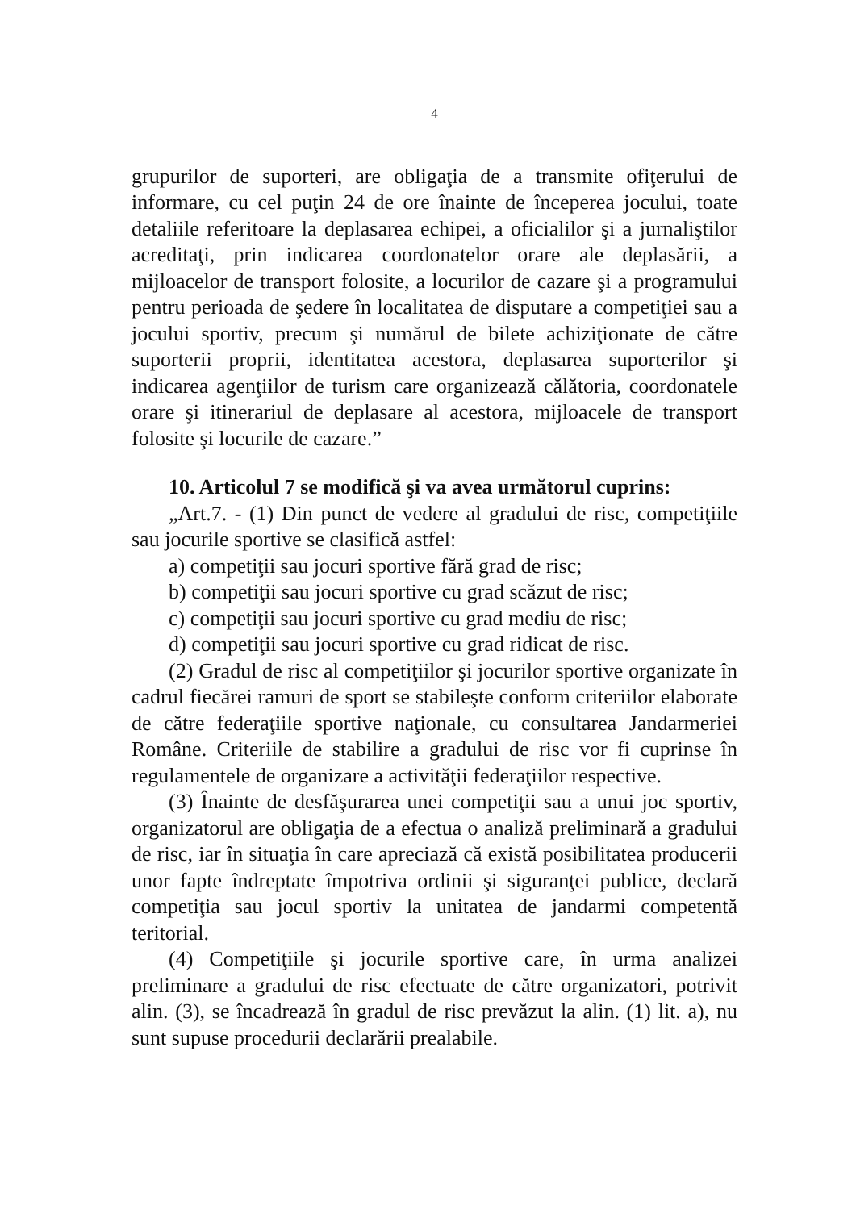4
grupurilor de suporteri, are obligaţia de a transmite ofiţerului de informare, cu cel puţin 24 de ore înainte de începerea jocului, toate detaliile referitoare la deplasarea echipei, a oficialilor şi a jurnaliştilor acreditaţi, prin indicarea coordonatelor orare ale deplasării, a mijloacelor de transport folosite, a locurilor de cazare şi a programului pentru perioada de şedere în localitatea de disputare a competiţiei sau a jocului sportiv, precum şi numărul de bilete achiziţionate de către suporterii proprii, identitatea acestora, deplasarea suporterilor şi indicarea agenţiilor de turism care organizează călătoria, coordonatele orare şi itinerariul de deplasare al acestora, mijloacele de transport folosite şi locurile de cazare.”
10. Articolul 7 se modifică şi va avea următorul cuprins:
„Art.7. - (1) Din punct de vedere al gradului de risc, competiţiile sau jocurile sportive se clasifică astfel:
a) competiţii sau jocuri sportive fără grad de risc;
b) competiţii sau jocuri sportive cu grad scăzut de risc;
c) competiţii sau jocuri sportive cu grad mediu de risc;
d) competiţii sau jocuri sportive cu grad ridicat de risc.
(2) Gradul de risc al competiţiilor şi jocurilor sportive organizate în cadrul fiecărei ramuri de sport se stabileşte conform criteriilor elaborate de către federaţiile sportive naţionale, cu consultarea Jandarmeriei Române. Criteriile de stabilire a gradului de risc vor fi cuprinse în regulamentele de organizare a activităţii federaţiilor respective.
(3) Înainte de desfăşurarea unei competiţii sau a unui joc sportiv, organizatorul are obligaţia de a efectua o analiză preliminară a gradului de risc, iar în situaţia în care apreciază că există posibilitatea producerii unor fapte îndreptate împotriva ordinii şi siguranţei publice, declară competiţia sau jocul sportiv la unitatea de jandarmi competentă teritorial.
(4) Competiţiile şi jocurile sportive care, în urma analizei preliminare a gradului de risc efectuate de către organizatori, potrivit alin. (3), se încadrează în gradul de risc prevăzut la alin. (1) lit. a), nu sunt supuse procedurii declarării prealabile.